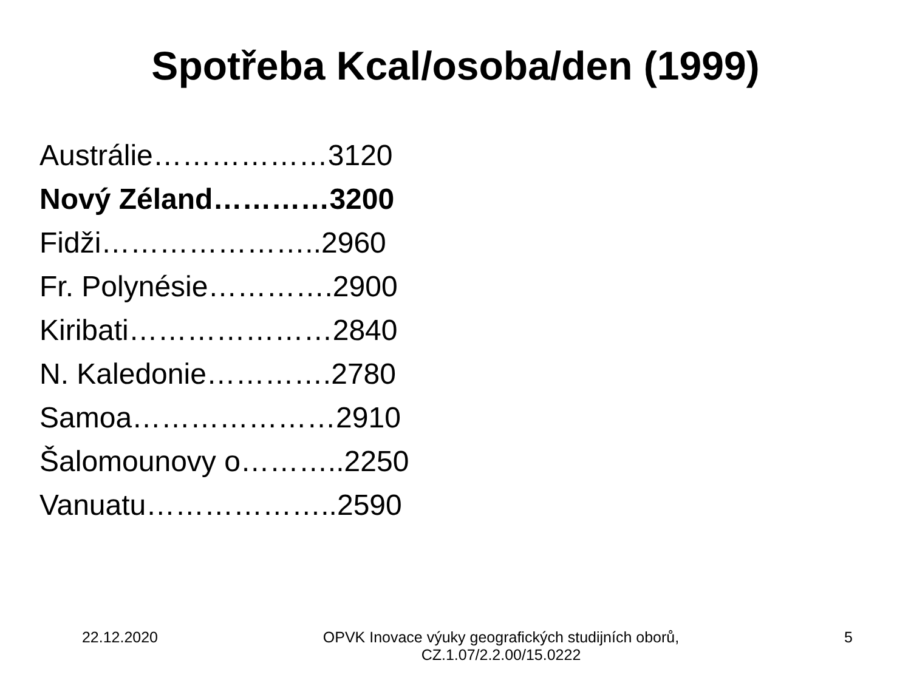Spotřeba Kcal/osoba/den (1999)
Austrálie………………3120
Nový Zéland…………3200
Fidži…………………..2960
Fr. Polynésie………….2900
Kiribati…………………2840
N. Kaledonie………….2780
Samoa…………………2910
Šalomounovy o………..2250
Vanuatu………………..2590
22.12.2020 OPVK Inovace výuky geografických studijních oborů,
CZ.1.07/2.2.00/15.0222
5